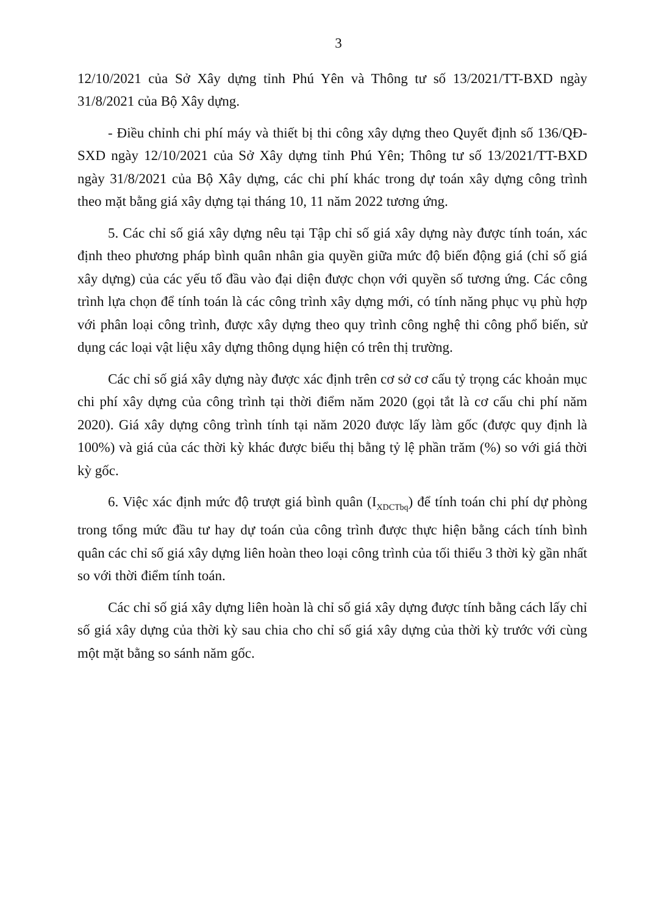3
12/10/2021 của Sở Xây dựng tỉnh Phú Yên và Thông tư số 13/2021/TT-BXD ngày 31/8/2021 của Bộ Xây dựng.
- Điều chỉnh chi phí máy và thiết bị thi công xây dựng theo Quyết định số 136/QĐ-SXD ngày 12/10/2021 của Sở Xây dựng tỉnh Phú Yên; Thông tư số 13/2021/TT-BXD ngày 31/8/2021 của Bộ Xây dựng, các chi phí khác trong dự toán xây dựng công trình theo mặt bằng giá xây dựng tại tháng 10, 11 năm 2022 tương ứng.
5. Các chỉ số giá xây dựng nêu tại Tập chỉ số giá xây dựng này được tính toán, xác định theo phương pháp bình quân nhân gia quyền giữa mức độ biến động giá (chỉ số giá xây dựng) của các yếu tố đầu vào đại diện được chọn với quyền số tương ứng. Các công trình lựa chọn để tính toán là các công trình xây dựng mới, có tính năng phục vụ phù hợp với phân loại công trình, được xây dựng theo quy trình công nghệ thi công phổ biến, sử dụng các loại vật liệu xây dựng thông dụng hiện có trên thị trường.
Các chỉ số giá xây dựng này được xác định trên cơ sở cơ cấu tỷ trọng các khoản mục chi phí xây dựng của công trình tại thời điểm năm 2020 (gọi tắt là cơ cấu chi phí năm 2020). Giá xây dựng công trình tính tại năm 2020 được lấy làm gốc (được quy định là 100%) và giá của các thời kỳ khác được biểu thị bằng tỷ lệ phần trăm (%) so với giá thời kỳ gốc.
6. Việc xác định mức độ trượt giá bình quân (I<sub>XDCTbq</sub>) để tính toán chi phí dự phòng trong tổng mức đầu tư hay dự toán của công trình được thực hiện bằng cách tính bình quân các chỉ số giá xây dựng liên hoàn theo loại công trình của tối thiểu 3 thời kỳ gần nhất so với thời điểm tính toán.
Các chỉ số giá xây dựng liên hoàn là chỉ số giá xây dựng được tính bằng cách lấy chỉ số giá xây dựng của thời kỳ sau chia cho chỉ số giá xây dựng của thời kỳ trước với cùng một mặt bằng so sánh năm gốc.